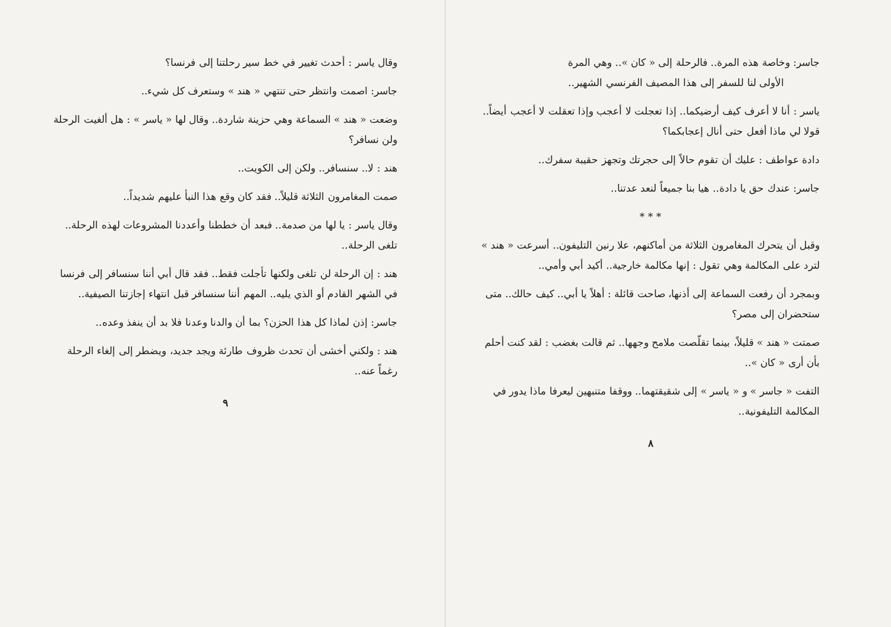جاسر: وخاصة هذه المرة.. فالرحلة إلى « كان ».. وهي المرة
الأولى لنا للسفر إلى هذا المصيف الفرنسي الشهير..
ياسر : أنا لا أعرف كيف أرضيكما.. إذا تعجلت لا أعجب وإذا تعقلت لا أعجب أيضاً.. قولا لي ماذا أفعل حتى أنال إعجابكما؟
دادة عواطف : عليك أن تقوم حالاً إلى حجرتك وتجهز حقيبة سفرك..
جاسر: عندك حق يا دادة.. هيا بنا جميعاً لنعد عدتنا..
* * *
وقبل أن يتحرك المغامرون الثلاثة من أماكنهم، علا رنين التليفون.. أسرعت « هند » لترد على المكالمة وهي تقول : إنها مكالمة خارجية.. أكيد أبي وأمي..
وبمجرد أن رفعت السماعة إلى أذنها، صاحت قائلة : أهلاً يا أبي.. كيف حالك.. متى ستحضران إلى مصر؟
صمتت « هند » قليلاً، بينما تقلّصت ملامح وجهها.. ثم قالت بغضب : لقد كنت أحلم بأن أرى « كان »..
التفت « جاسر » و « ياسر » إلى شقيقتهما.. ووقفا متنبهين ليعرفا ماذا يدور في المكالمة التليفونية..
٨
وقال ياسر : أحدث تغيير في خط سير رحلتنا إلى فرنسا؟
جاسر: اصمت وانتظر حتى تنتهي « هند » وستعرف كل شيء..
وضعت « هند » السماعة وهي حزينة شاردة.. وقال لها « ياسر » : هل ألغيت الرحلة ولن نسافر؟
هند : لا.. سنسافر.. ولكن إلى الكويت..
صمت المغامرون الثلاثة قليلاً.. فقد كان وقع هذا النبأ عليهم شديداً..
وقال ياسر : يا لها من صدمة.. فبعد أن خططنا وأعددنا المشروعات لهذه الرحلة.. تلغى الرحلة..
هند : إن الرحلة لن تلغى ولكنها تأجلت فقط.. فقد قال أبي أننا سنسافر إلى فرنسا في الشهر القادم أو الذي يليه.. المهم أننا سنسافر قبل انتهاء إجازتنا الصيفية..
جاسر: إذن لماذا كل هذا الحزن؟ بما أن والدنا وعدنا فلا بد أن ينفذ وعده..
هند : ولكني أخشى أن تحدث ظروف طارئة ويجد جديد، ويضطر إلى إلغاء الرحلة رغماً عنه..
٩